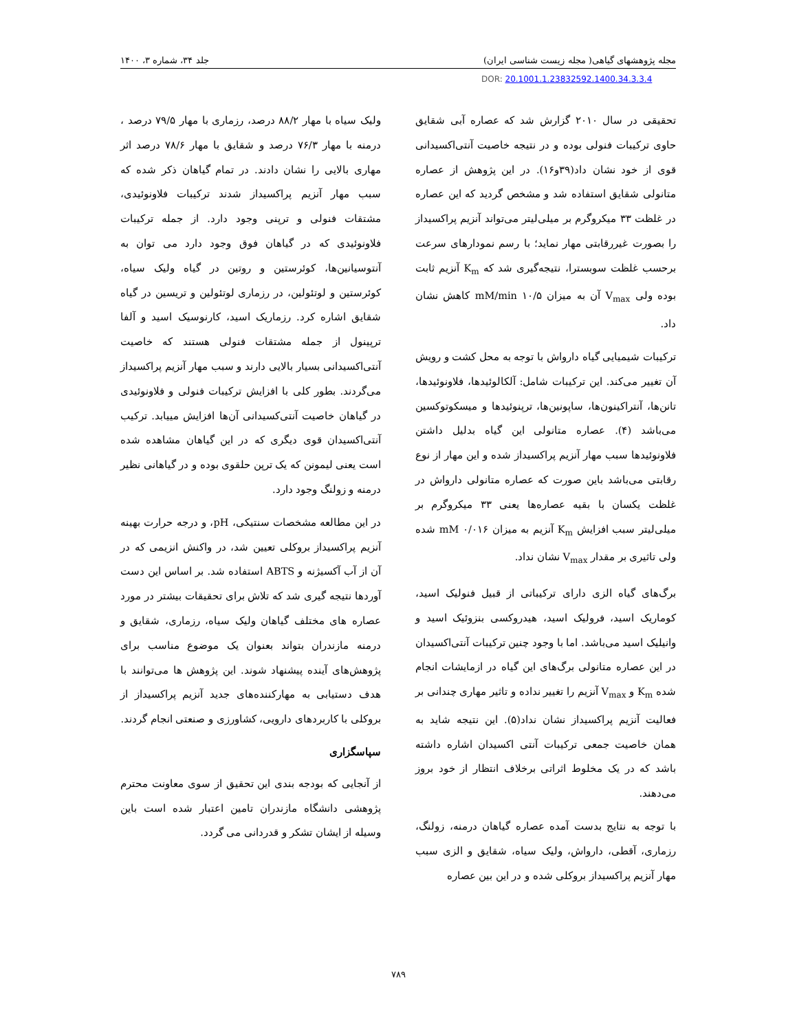مجله پژوهشهای گیاهی( مجله زیست شناسی ایران)
جلد ۳۴، شماره ۳، ۱۴۰۰
DOR: 20.1001.1.23832592.1400.34.3.3.4
تحقیقی در سال ۲۰۱۰ گزارش شد که عصاره آبی شقایق حاوی ترکیبات فنولی بوده و در نتیجه خاصیت آنتی‌اکسیدانی قوی از خود نشان داد(۳۹و۱۶). در این پژوهش از عصاره متانولی شقایق استفاده شد و مشخص گردید که این عصاره در غلظت ۳۳ میکروگرم بر میلی‌لیتر می‌تواند آنزیم پراکسیداز را بصورت غیررقابتی مهار نماید؛ با رسم نمودارهای سرعت برحسب غلظت سوبسترا، نتیجه‌گیری شد که K<sub>m</sub> آنزیم ثابت بوده ولی V<sub>max</sub> آن به میزان ۱۰/۵ mM/min کاهش نشان داد.
ترکیبات شیمیایی گیاه دارواش با توجه به محل کشت و رویش آن تغییر می‌کند. این ترکیبات شامل: آلکالوئیدها، فلاونوئیدها، تانن‌ها، آنتراکینون‌ها، ساپونین‌ها، ترپنوئیدها و میسکوتوکسین می‌باشد (۴). عصاره متانولی این گیاه بدلیل داشتن فلاونوئیدها سبب مهار آنزیم پراکسیداز شده و این مهار از نوع رقابتی می‌باشد باین صورت که عصاره متانولی دارواش در غلظت یکسان با بقیه عصاره‌ها یعنی ۳۳ میکروگرم بر میلی‌لیتر سبب افزایش K<sub>m</sub> آنزیم به میزان ۰/۰۱۶ mM شده ولی تاثیری بر مقدار V<sub>max</sub> نشان نداد.
برگ‌های گیاه الزی دارای ترکیباتی از قبیل فنولیک اسید، کوماریک اسید، فرولیک اسید، هیدروکسی بنزوئیک اسید و وانیلیک اسید می‌باشد. اما با وجود چنین ترکیبات آنتی‌اکسیدان در این عصاره متانولی برگ‌های این گیاه در ازمایشات انجام شده K<sub>m</sub> و V<sub>max</sub> آنزیم را تغییر نداده و تاثیر مهاری چندانی بر فعالیت آنزیم پراکسیداز نشان نداد(۵). این نتیجه شاید به همان خاصیت جمعی ترکیبات آنتی اکسیدان اشاره داشته باشد که در یک مخلوط اثراتی برخلاف انتظار از خود بروز می‌دهند.
با توجه به نتایج بدست آمده عصاره گیاهان درمنه، زولنگ، رزماری، آقطی، دارواش، ولیک سیاه، شقایق و الزی سبب مهار آنزیم پراکسیداز بروکلی شده و در این بین عصاره
ولیک سیاه با مهار ۸۸/۲ درصد، رزماری با مهار ۷۹/۵ درصد ، درمنه با مهار ۷۶/۳ درصد و شقایق با مهار ۷۸/۶ درصد اثر مهاری بالایی را نشان دادند. در تمام گیاهان ذکر شده که سبب مهار آنزیم پراکسیداز شدند ترکیبات فلاونوئیدی، مشتقات فنولی و ترپنی وجود دارد. از جمله ترکیبات فلاونوئیدی که در گیاهان فوق وجود دارد می توان به آنتوسیانین‌ها، کوئرستین و روتین در گیاه ولیک سیاه، کوئرستین و لوتئولین، در رزماری لوتئولین و تریسین در گیاه شقایق اشاره کرد. رزماریک اسید، کارنوسیک اسید و آلفا ترپینول از جمله مشتقات فنولی هستند که خاصیت آنتی‌اکسیدانی بسیار بالایی دارند و سبب مهار آنزیم پراکسیداز می‌گردند. بطور کلی با افزایش ترکیبات فنولی و فلاونوئیدی در گیاهان خاصیت آنتی‌کسیدانی آن‌ها افزایش مییابد. ترکیب آنتی‌اکسیدان قوی دیگری که در این گیاهان مشاهده شده است یعنی لیمونن که یک ترپن حلقوی بوده و در گیاهانی نظیر درمنه و زولنگ وجود دارد.
در این مطالعه مشخصات سنتیکی، pH، و درجه حرارت بهینه آنزیم پراکسیداز بروکلی تعیین شد، در واکنش انزیمی که در آن از آب آکسیژنه و ABTS استفاده شد. بر اساس این دست آوردها نتیجه گیری شد که تلاش برای تحقیقات بیشتر در مورد عصاره های مختلف گیاهان ولیک سیاه، رزماری، شقایق و درمنه مازندران بتواند بعنوان یک موضوع مناسب برای پژوهش‌های آینده پیشنهاد شوند. این پژوهش ها می‌توانند با هدف دستیابی به مهارکننده‌های جدید آنزیم پراکسیداز از بروکلی با کاربردهای دارویی، کشاورزی و صنعتی انجام گردند.
سپاسگزاری
از آنجایی که بودجه بندی این تحقیق از سوی معاونت محترم پژوهشی دانشگاه مازندران تامین اعتبار شده است باین وسیله از ایشان تشکر و قدردانی می گردد.
۷۸۹